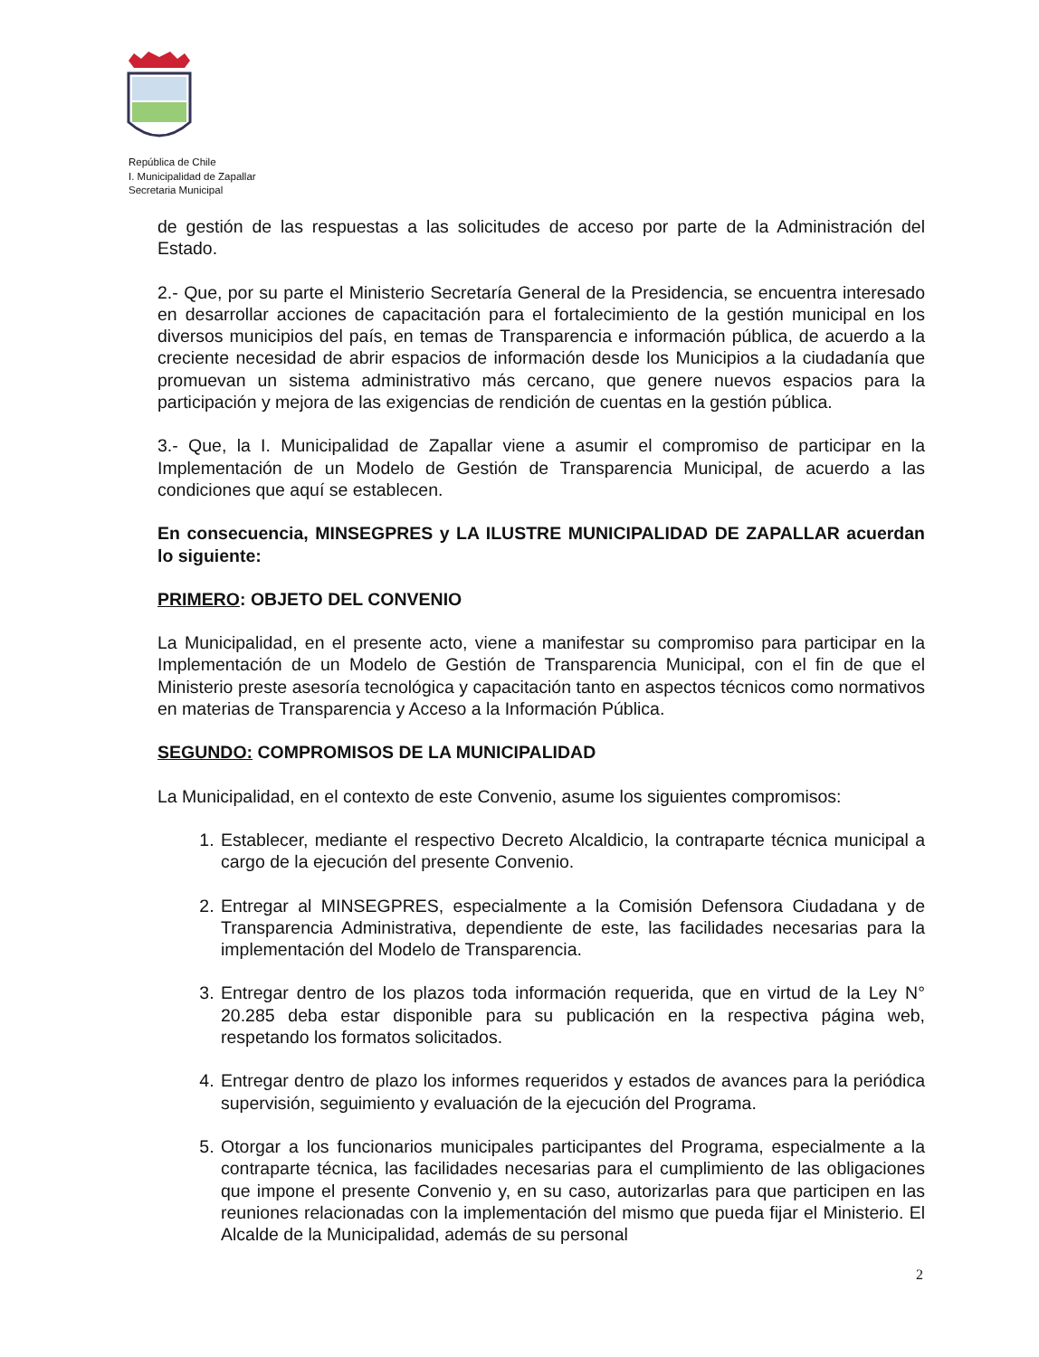República de Chile
I. Municipalidad de Zapallar
Secretaria Municipal
de gestión de las respuestas a las solicitudes de acceso por parte de la Administración del Estado.
2.- Que, por su parte el Ministerio Secretaría General de la Presidencia, se encuentra interesado en desarrollar acciones de capacitación para el fortalecimiento de la gestión municipal en los diversos municipios del país, en temas de Transparencia e información pública, de acuerdo a la creciente necesidad de abrir espacios de información desde los Municipios a la ciudadanía que promuevan un sistema administrativo más cercano, que genere nuevos espacios para la participación y mejora de las exigencias de rendición de cuentas en la gestión pública.
3.- Que, la I. Municipalidad de Zapallar viene a asumir el compromiso de participar en la Implementación de un Modelo de Gestión de Transparencia Municipal, de acuerdo a las condiciones que aquí se establecen.
En consecuencia, MINSEGPRES y LA ILUSTRE MUNICIPALIDAD DE ZAPALLAR acuerdan lo siguiente:
PRIMERO: OBJETO DEL CONVENIO
La Municipalidad, en el presente acto, viene a manifestar su compromiso para participar en la Implementación de un Modelo de Gestión de Transparencia Municipal, con el fin de que el Ministerio preste asesoría tecnológica y capacitación tanto en aspectos técnicos como normativos en materias de Transparencia y Acceso a la Información Pública.
SEGUNDO: COMPROMISOS DE LA MUNICIPALIDAD
La Municipalidad, en el contexto de este Convenio, asume los siguientes compromisos:
1. Establecer, mediante el respectivo Decreto Alcaldicio, la contraparte técnica municipal a cargo de la ejecución del presente Convenio.
2. Entregar al MINSEGPRES, especialmente a la Comisión Defensora Ciudadana y de Transparencia Administrativa, dependiente de este, las facilidades necesarias para la implementación del Modelo de Transparencia.
3. Entregar dentro de los plazos toda información requerida, que en virtud de la Ley N° 20.285 deba estar disponible para su publicación en la respectiva página web, respetando los formatos solicitados.
4. Entregar dentro de plazo los informes requeridos y estados de avances para la periódica supervisión, seguimiento y evaluación de la ejecución del Programa.
5. Otorgar a los funcionarios municipales participantes del Programa, especialmente a la contraparte técnica, las facilidades necesarias para el cumplimiento de las obligaciones que impone el presente Convenio y, en su caso, autorizarlas para que participen en las reuniones relacionadas con la implementación del mismo que pueda fijar el Ministerio. El Alcalde de la Municipalidad, además de su personal
2